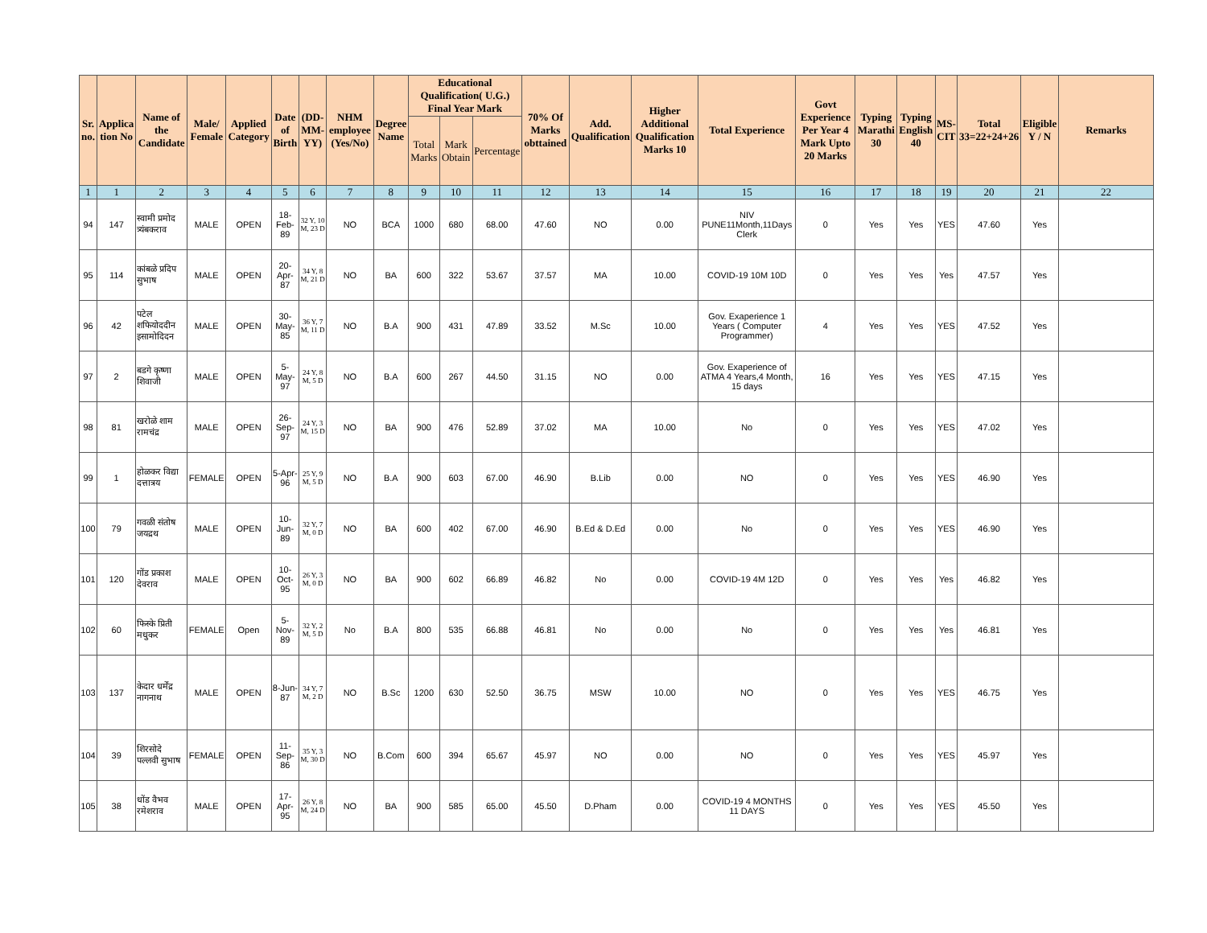| Sr. no. | Applica tion No | Name of the Candidate | Male/ Female | Applied Category | Date of Birth | (DD-MM-YY) | NHM employee (Yes/No) | Degree Name | Educational Qualification( U.G.) Final Year Mark | | | 70% Of Marks obttained | Add. Qualification | Higher Additional Qualification Marks 10 | Total Experience | Govt Experience Per Year 4 Mark Upto 20 Marks | Typing Marathi 30 | Typing English 40 | MS-CIT | Total 33=22+24+26 | Eligible Y / N | Remarks |
| --- | --- | --- | --- | --- | --- | --- | --- | --- | --- | --- | --- | --- | --- | --- | --- | --- | --- | --- | --- | --- | --- | --- |
| | | | | | | | | | Total Marks | Mark Obtain | Percentage | | | | | | | | | | | |
| 1 | 1 | 2 | 3 | 4 | 5 | 6 | 7 | 8 | 9 | 10 | 11 | 12 | 13 | 14 | 15 | 16 | 17 | 18 | 19 | 20 | 21 | 22 |
| 94 | 147 | स्वामी प्रमोद त्र्यंबकराव | MALE | OPEN | 18-Feb-89 | 32 Y, 10 M, 23 D | NO | BCA | 1000 | 680 | 68.00 | 47.60 | NO | 0.00 | NIV PUNE11Month,11Days Clerk | 0 | Yes | Yes | YES | 47.60 | Yes | |
| 95 | 114 | कांबळे प्रदिप सुभाष | MALE | OPEN | 20-Apr-87 | 34 Y, 8 M, 21 D | NO | BA | 600 | 322 | 53.67 | 37.57 | MA | 10.00 | COVID-19 10M 10D | 0 | Yes | Yes | Yes | 47.57 | Yes | |
| 96 | 42 | पटेल शफियोददीन इसामोदिदन | MALE | OPEN | 30-May-85 | 36 Y, 7 M, 11 D | NO | B.A | 900 | 431 | 47.89 | 33.52 | M.Sc | 10.00 | Gov. Exaperience 1 Years ( Computer Programmer) | 4 | Yes | Yes | YES | 47.52 | Yes | |
| 97 | 2 | बडगे कृष्णा शिवाजी | MALE | OPEN | 5-May-97 | 24 Y, 8 M, 5 D | NO | B.A | 600 | 267 | 44.50 | 31.15 | NO | 0.00 | Gov. Exaperience of ATMA 4 Years,4 Month, 15 days | 16 | Yes | Yes | YES | 47.15 | Yes | |
| 98 | 81 | खरोळे शाम रामचंद्र | MALE | OPEN | 26-Sep-97 | 24 Y, 3 M, 15 D | NO | BA | 900 | 476 | 52.89 | 37.02 | MA | 10.00 | No | 0 | Yes | Yes | YES | 47.02 | Yes | |
| 99 | 1 | होळकर विद्या दत्तात्रय | FEMALE | OPEN | 5-Apr-96 | 25 Y, 9 M, 5 D | NO | B.A | 900 | 603 | 67.00 | 46.90 | B.Lib | 0.00 | NO | 0 | Yes | Yes | YES | 46.90 | Yes | |
| 100 | 79 | गवळी संतोष जयद्रथ | MALE | OPEN | 10-Jun-89 | 32 Y, 7 M, 0 D | NO | BA | 600 | 402 | 67.00 | 46.90 | B.Ed & D.Ed | 0.00 | No | 0 | Yes | Yes | YES | 46.90 | Yes | |
| 101 | 120 | गोंड प्रकाश देवराव | MALE | OPEN | 10-Oct-95 | 26 Y, 3 M, 0 D | NO | BA | 900 | 602 | 66.89 | 46.82 | No | 0.00 | COVID-19 4M 12D | 0 | Yes | Yes | Yes | 46.82 | Yes | |
| 102 | 60 | फिस्के प्रिती मधुकर | FEMALE | Open | 5-Nov-89 | 32 Y, 2 M, 5 D | No | B.A | 800 | 535 | 66.88 | 46.81 | No | 0.00 | No | 0 | Yes | Yes | Yes | 46.81 | Yes | |
| 103 | 137 | केदार धर्मेंद्र नागनाथ | MALE | OPEN | 8-Jun-87 | 34 Y, 7 M, 2 D | NO | B.Sc | 1200 | 630 | 52.50 | 36.75 | MSW | 10.00 | NO | 0 | Yes | Yes | YES | 46.75 | Yes | |
| 104 | 39 | शिरसोदे पल्लवी सुभाष | FEMALE | OPEN | 11-Sep-86 | 35 Y, 3 M, 30 D | NO | B.Com | 600 | 394 | 65.67 | 45.97 | NO | 0.00 | NO | 0 | Yes | Yes | YES | 45.97 | Yes | |
| 105 | 38 | धोंड वैभव रमेशराव | MALE | OPEN | 17-Apr-95 | 26 Y, 8 M, 24 D | NO | BA | 900 | 585 | 65.00 | 45.50 | D.Pham | 0.00 | COVID-19 4 MONTHS 11 DAYS | 0 | Yes | Yes | YES | 45.50 | Yes | |